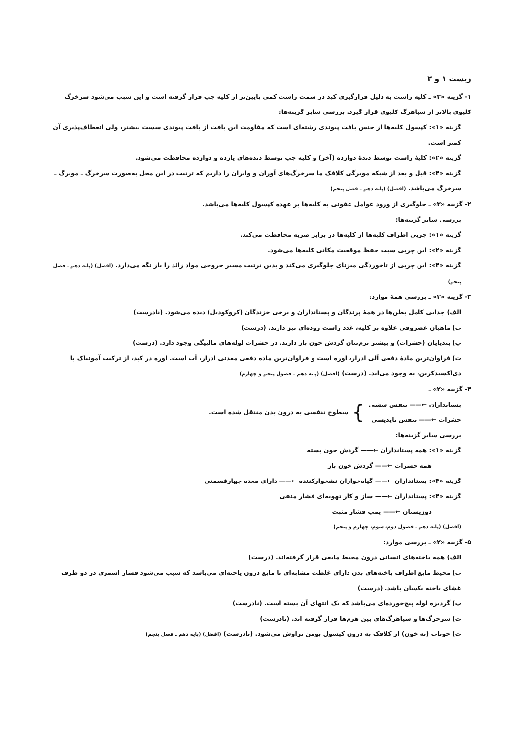زیست ۱ و ۲
۱- گزینه «۳» ـ کلیه راست به دلیل قرارگیری کبد در سمت راست کمی پایین‌تر از کلیه چپ قرار گرفته است و این سبب می‌شود سرخرگ کلیوی بالاتر از سیاهرگ کلیوی قرار گیرد. بررسی سایر گزینه‌ها:
گزینه «۱»: کپسول کلیه‌ها از جنس بافت پیوندی رشته‌ای است که مقاومت این بافت از بافت پیوندی سست بیشتر، ولی انعطاف‌پذیری آن کمتر است.
گزینه «۲»: کلیهٔ راست توسط دندهٔ دوازده (آخر) و کلیه چپ توسط دنده‌های یازده و دوازده محافظت می‌شود.
گزینه «۴»: قبل و بعد از شبکه مویرگی کلافک ما سرخرگ‌های آوران و وابران را داریم که ترتیب در این محل به‌صورت سرخرگ ـ مویرگ ـ سرخرگ می‌باشد. (افضل) (پایه دهم ـ فصل پنجم)
۲- گزینه «۳» ـ جلوگیری از ورود عوامل عفونی به کلیه‌ها بر عهده کپسول کلیه‌ها می‌باشد.
بررسی سایر گزینه‌ها:
گزینه «۱»: چربی اطراف کلیه‌ها از کلیه‌ها در برابر ضربه محافظت می‌کند.
گزینه «۲»: این چربی سبب حفظ موقعیت مکانی کلیه‌ها می‌شود.
گزینه «۴»: این چربی از تاخوردگی میزنای جلوگیری می‌کند و بدین ترتیب مسیر خروجی مواد زائد را باز نگه می‌دارد. (افضل) (پایه دهم ـ فصل پنجم)
۳- گزینه «۳» ـ بررسی همهٔ موارد:
الف) جدایی کامل بطن‌ها در همهٔ پرندگان و پستانداران و برخی خزندگان (کروکودیل) دیده می‌شود. (نادرست)
ب) ماهیان غضروفی علاوه بر کلیه، غدد راست روده‌ای نیز دارند. (درست)
پ) بندپایان (حشرات) و بیشتر نرم‌تنان گردش خون باز دارند. در حشرات لوله‌های مالپیگی وجود دارد. (درست)
ت) فراوان‌ترین مادهٔ دفعی آلی ادرار، اوره است و فراوان‌ترین ماده دفعی معدنی ادرار، آب است. اوره در کبد، از ترکیب آمونیاک با دی‌اکسیدکربن، به وجود می‌آید. (درست) (افضل) (پایه دهم ـ فصول پنجم و چهارم)
۴- گزینه «۲» ـ
پستانداران ←—— تنفس ششی
حشرات ←—— تنفس نایدیسی
}
سطوح تنفسی به درون بدن منتقل شده است.
بررسی سایر گزینه‌ها:
گزینه «۱»: همه پستانداران ←—— گردش خون بسته
همه حشرات ←—— گردش خون باز
گزینه «۳»: پستانداران ←—— گیاه‌خواران نشخوارکننده ←—— دارای معده چهارقسمتی
گزینه «۴»: پستانداران ←—— ساز و کار تهویه‌ای فشار منفی
دوزیستان ←—— پمپ فشار مثبت
(افضل) (پایه دهم ـ فصول دوم، سوم، چهارم و پنجم)
۵- گزینه «۲» ـ بررسی موارد:
الف) همه یاخته‌های انسانی درون محیط مایعی قرار گرفته‌اند. (درست)
ب) محیط مایع اطراف یاخته‌های بدن دارای غلظت مشابه‌ای با مایع درون یاخته‌ای می‌باشد که سبب می‌شود فشار اسمزی در دو طرف غشای یاخته یکسان باشد. (درست)
پ) گردیزه لوله پیچ‌خورده‌ای می‌باشد که یک انتهای آن بسته است. (نادرست)
ت) سرخرگ‌ها و سیاهرگ‌های بین هرم‌ها قرار گرفته اند. (نادرست)
ث) خوناب (نه خون) از کلافک به درون کپسول بومن تراوش می‌شود. (نادرست) (افضل) (پایه دهم ـ فصل پنجم)